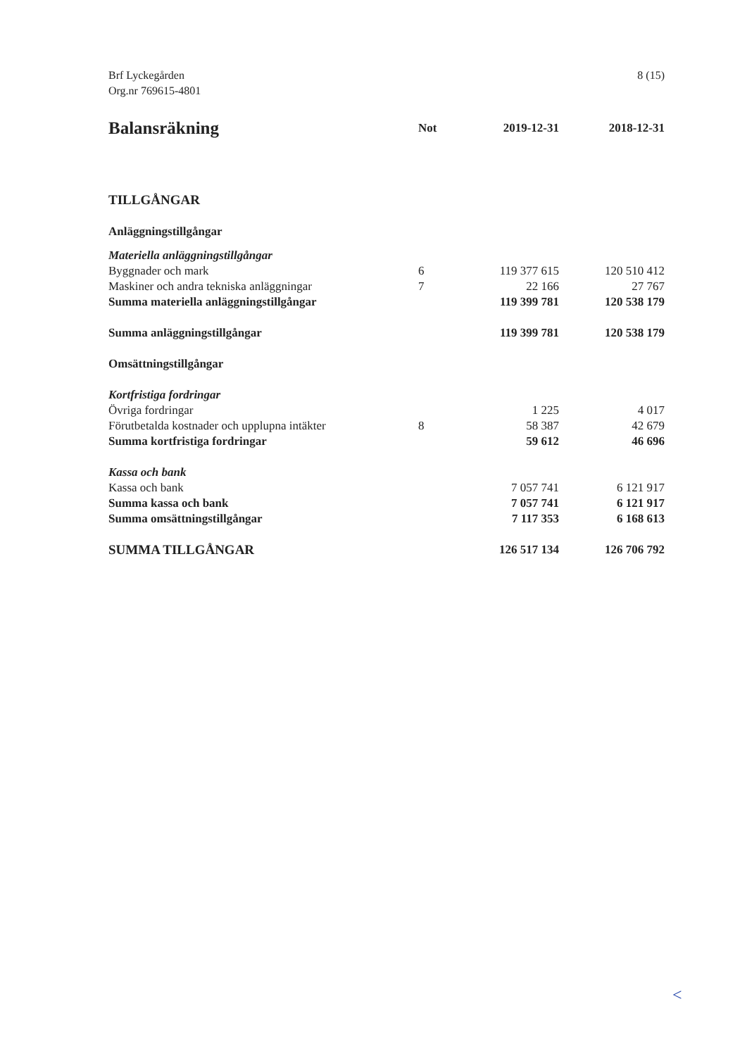Brf Lyckegården
Org.nr 769615-4801
8 (15)
| Balansräkning | Not | 2019-12-31 | 2018-12-31 |
| --- | --- | --- | --- |
| TILLGÅNGAR | | | |
| Anläggningstillgångar | | | |
| Materiella anläggningstillgångar | | | |
| Byggnader och mark | 6 | 119 377 615 | 120 510 412 |
| Maskiner och andra tekniska anläggningar | 7 | 22 166 | 27 767 |
| Summa materiella anläggningstillgångar | | 119 399 781 | 120 538 179 |
| Summa anläggningstillgångar | | 119 399 781 | 120 538 179 |
| Omsättningstillgångar | | | |
| Kortfristiga fordringar | | | |
| Övriga fordringar | | 1 225 | 4 017 |
| Förutbetalda kostnader och upplupna intäkter | 8 | 58 387 | 42 679 |
| Summa kortfristiga fordringar | | 59 612 | 46 696 |
| Kassa och bank | | | |
| Kassa och bank | | 7 057 741 | 6 121 917 |
| Summa kassa och bank | | 7 057 741 | 6 121 917 |
| Summa omsättningstillgångar | | 7 117 353 | 6 168 613 |
| SUMMA TILLGÅNGAR | | 126 517 134 | 126 706 792 |
<